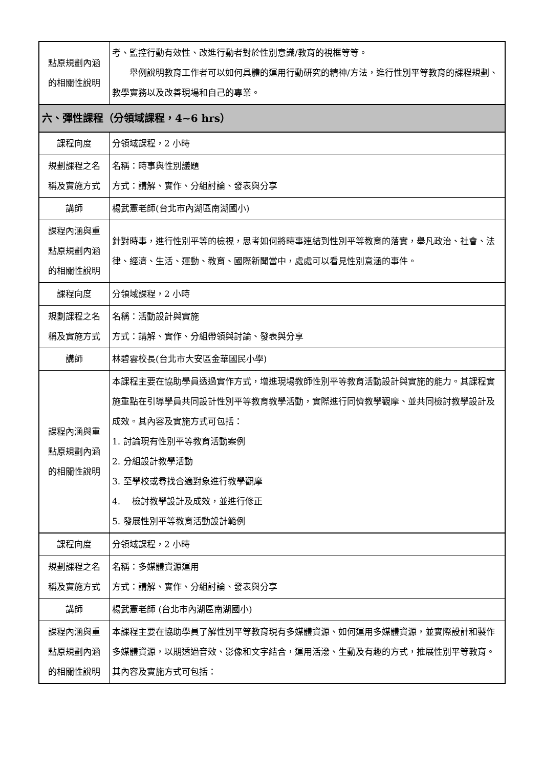| 點原規劃內涵 的相關性說明 | 考、監控行動有效性、改進行動者對於性別意識/教育的視框等等。 舉例說明教育工作者可以如何具體的運用行動研究的精神/方法，進行性別平等教育的課程規劃、教學實務以及改善現場和自己的專業。 |
| 六、彈性課程（分領域課程，4~6 hrs） | |
| 課程向度 | 分領域課程，2 小時 |
| 規劃課程之名 稱及實施方式 | 名稱：時事與性別議題 方式：講解、實作、分組討論、發表與分享 |
| 講師 | 楊武憲老師(台北市內湖區南湖國小) |
| 課程內涵與重 點原規劃內涵 的相關性說明 | 針對時事，進行性別平等的檢視，思考如何將時事連結到性別平等教育的落實，舉凡政治、社會、法律、經濟、生活、運動、教育、國際新聞當中，處處可以看見性別意涵的事件。 |
| 課程向度 | 分領域課程，2 小時 |
| 規劃課程之名 稱及實施方式 | 名稱：活動設計與實施 方式：講解、實作、分組帶領與討論、發表與分享 |
| 講師 | 林碧雲校長(台北市大安區金華國民小學) |
| 課程內涵與重 點原規劃內涵 的相關性說明 | 本課程主要在協助學員透過實作方式，增進現場教師性別平等教育活動設計與實施的能力。其課程實施重點在引導學員共同設計性別平等教育教學活動，實際進行同儕教學觀摩、並共同檢討教學設計及成效。其內容及實施方式可包括： 1. 討論現有性別平等教育活動案例 2. 分組設計教學活動 3. 至學校或尋找合適對象進行教學觀摩 4. 檢討教學設計及成效，並進行修正 5. 發展性別平等教育活動設計範例 |
| 課程向度 | 分領域課程，2 小時 |
| 規劃課程之名 稱及實施方式 | 名稱：多媒體資源運用 方式：講解、實作、分組討論、發表與分享 |
| 講師 | 楊武憲老師 (台北市內湖區南湖國小) |
| 課程內涵與重 點原規劃內涵 的相關性說明 | 本課程主要在協助學員了解性別平等教育現有多媒體資源、如何運用多媒體資源，並實際設計和製作多媒體資源，以期透過音效、影像和文字結合，運用活潑、生動及有趣的方式，推展性別平等教育。其內容及實施方式可包括： |